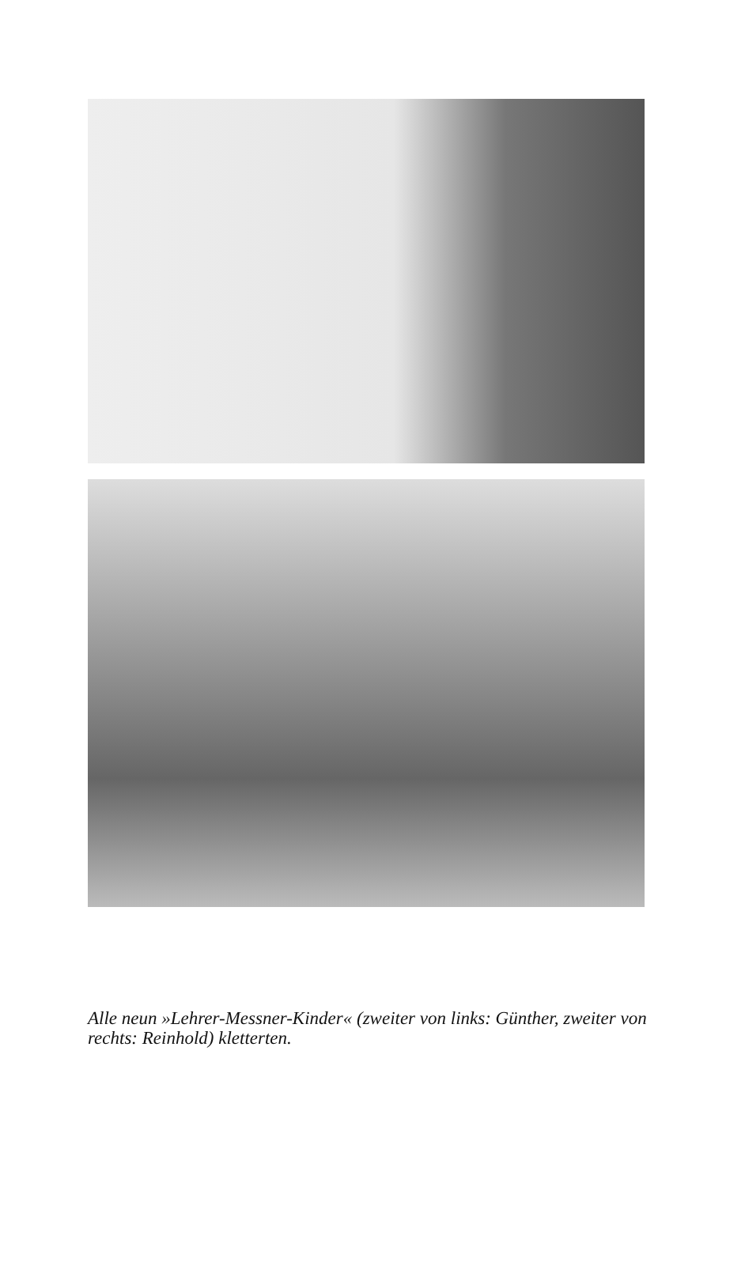Alle neun »Lehrer-Messner-Kinder« (zweiter von links: Günther, zweiter von rechts: Reinhold) kletterten.